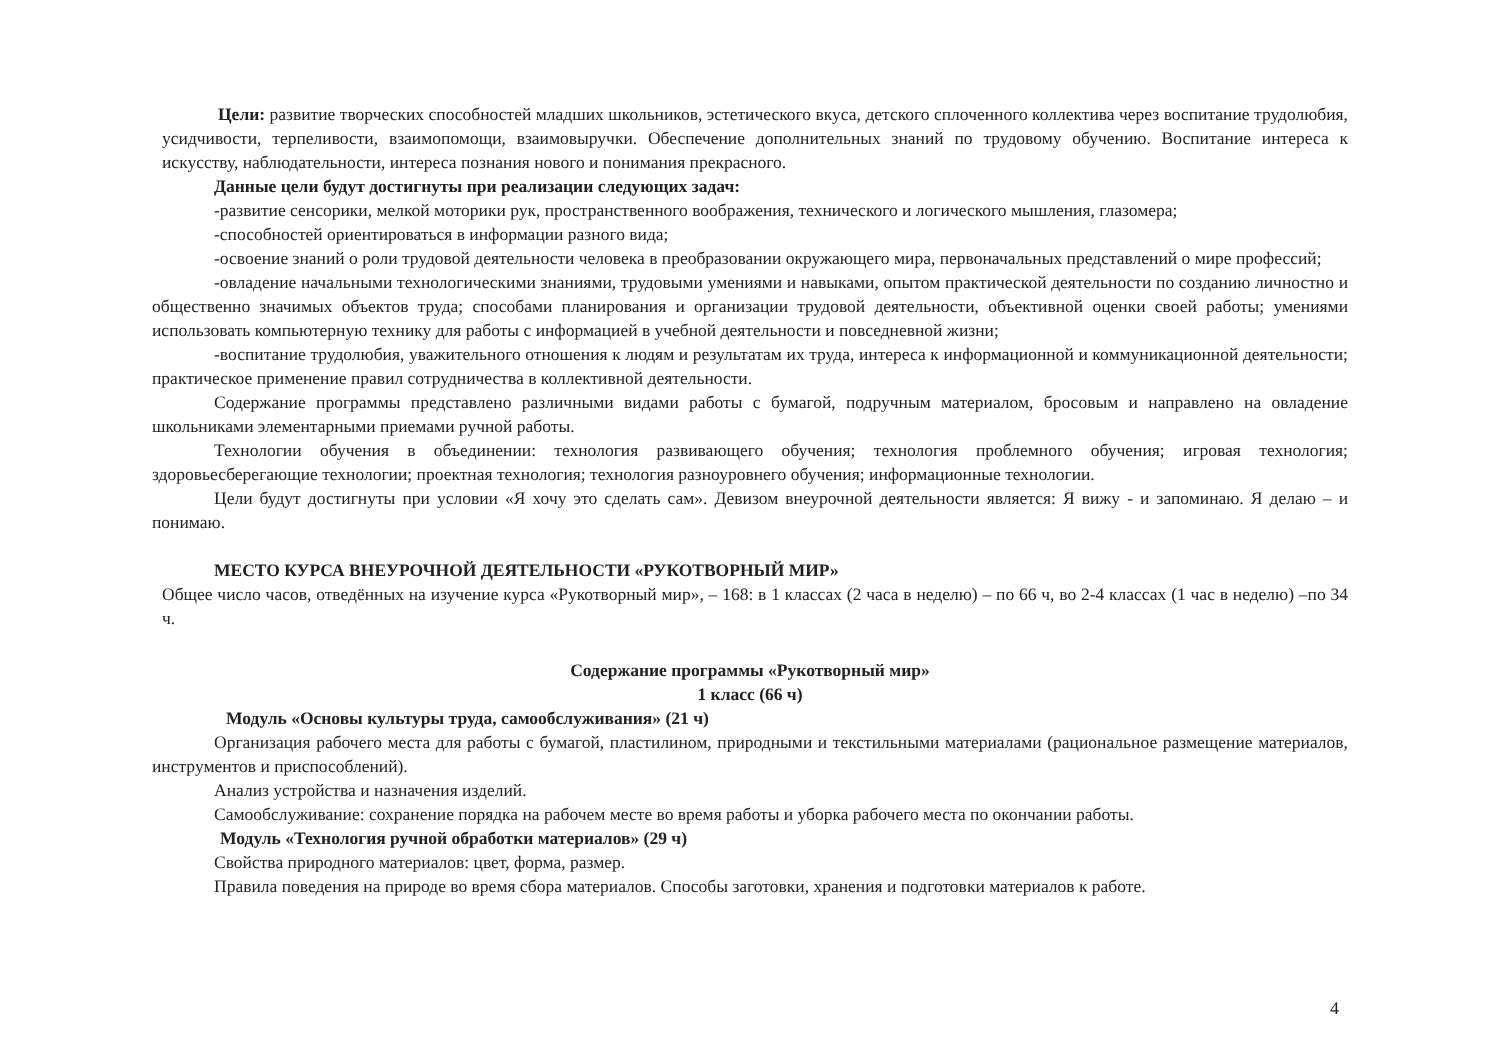Цели: развитие творческих способностей младших школьников, эстетического вкуса, детского сплоченного коллектива через воспитание трудолюбия, усидчивости, терпеливости, взаимопомощи, взаимовыручки. Обеспечение дополнительных знаний по трудовому обучению. Воспитание интереса к искусству, наблюдательности, интереса познания нового и понимания прекрасного.
Данные цели будут достигнуты при реализации следующих задач:
-развитие сенсорики, мелкой моторики рук, пространственного воображения, технического и логического мышления, глазомера;
-способностей ориентироваться в информации разного вида;
-освоение знаний о роли трудовой деятельности человека в преобразовании окружающего мира, первоначальных представлений о мире профессий;
-овладение начальными технологическими знаниями, трудовыми умениями и навыками, опытом практической деятельности по созданию личностно и общественно значимых объектов труда; способами планирования и организации трудовой деятельности, объективной оценки своей работы; умениями использовать компьютерную технику для работы с информацией в учебной деятельности и повседневной жизни;
-воспитание трудолюбия, уважительного отношения к людям и результатам их труда, интереса к информационной и коммуникационной деятельности; практическое применение правил сотрудничества в коллективной деятельности.
Содержание программы представлено различными видами работы с бумагой, подручным материалом, бросовым и направлено на овладение школьниками элементарными приемами ручной работы.
Технологии обучения в объединении: технология развивающего обучения; технология проблемного обучения; игровая технология; здоровьесберегающие технологии; проектная технология; технология разноуровнего обучения; информационные технологии.
Цели будут достигнуты при условии «Я хочу это сделать сам». Девизом внеурочной деятельности является: Я вижу - и запоминаю. Я делаю – и понимаю.
МЕСТО КУРСА ВНЕУРОЧНОЙ ДЕЯТЕЛЬНОСТИ «РУКОТВОРНЫЙ МИР»
Общее число часов, отведённых на изучение курса «Рукотворный мир», – 168: в 1 классах (2 часа в неделю) – по 66 ч, во 2-4 классах (1 час в неделю) –по 34 ч.
Содержание программы «Рукотворный мир»
1 класс (66 ч)
Модуль «Основы культуры труда, самообслуживания» (21 ч)
Организация рабочего места для работы с бумагой, пластилином, природными и текстильными материалами (рациональное размещение материалов, инструментов и приспособлений).
Анализ устройства и назначения изделий.
Самообслуживание: сохранение порядка на рабочем месте во время работы и уборка рабочего места по окончании работы.
Модуль «Технология ручной обработки материалов» (29 ч)
Свойства природного материалов: цвет, форма, размер.
Правила поведения на природе во время сбора материалов. Способы заготовки, хранения и подготовки материалов к работе.
4